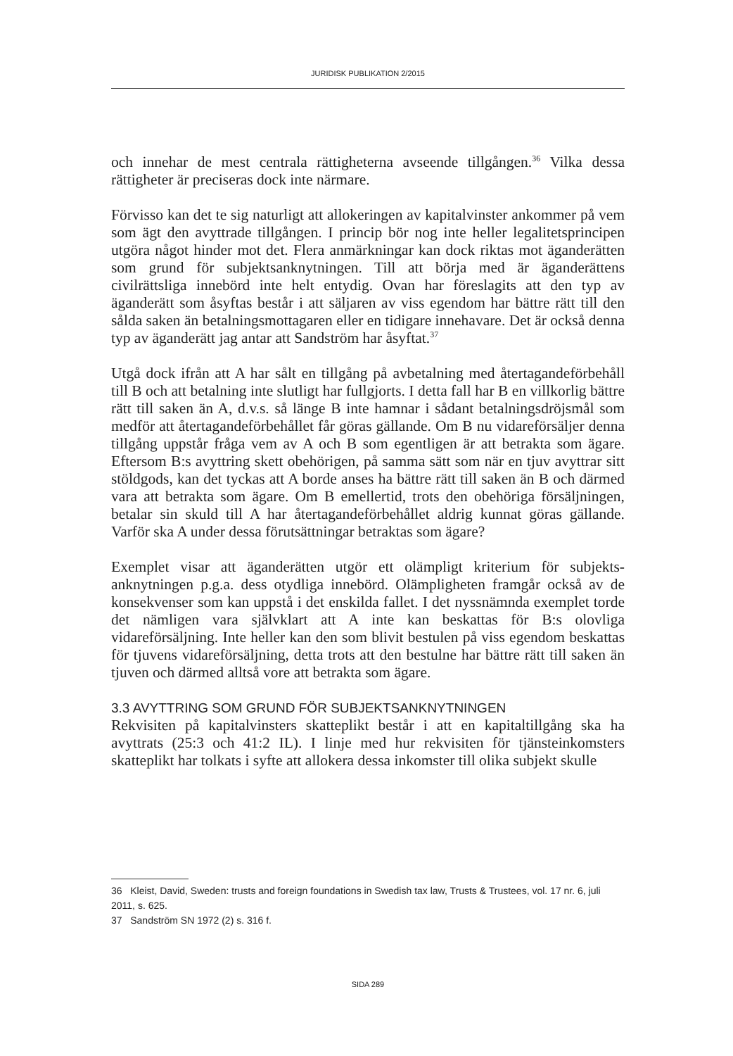JURIDISK PUBLIKATION 2/2015
och innehar de mest centrala rättigheterna avseende tillgången.<sup>36</sup> Vilka dessa rättigheter är preciseras dock inte närmare.
Förvisso kan det te sig naturligt att allokeringen av kapitalvinster ankommer på vem som ägt den avyttrade tillgången. I princip bör nog inte heller legalitets­principen utgöra något hinder mot det. Flera anmärkningar kan dock riktas mot äganderätten som grund för subjektsanknytningen. Till att börja med är äganderättens civilrättsliga innebörd inte helt entydig. Ovan har föreslagits att den typ av äganderätt som åsyftas består i att säljaren av viss egendom har bättre rätt till den sålda saken än betalningsmottagaren eller en tidigare innehavare. Det är också denna typ av äganderätt jag antar att Sandström har åsyftat.<sup>37</sup>
Utgå dock ifrån att A har sålt en tillgång på avbetalning med återtagande­förbehåll till B och att betalning inte slutligt har fullgjorts. I detta fall har B en villkorlig bättre rätt till saken än A, d.v.s. så länge B inte hamnar i sådant betalningsdröjsmål som medför att återtagandeförbehållet får göras gällande. Om B nu vidareförsäljer denna tillgång uppstår fråga vem av A och B som egentligen är att betrakta som ägare. Eftersom B:s avyttring skett obehörigen, på samma sätt som när en tjuv avyttrar sitt stöldgods, kan det tyckas att A borde anses ha bättre rätt till saken än B och därmed vara att betrakta som ägare. Om B emellertid, trots den obehöriga försäljningen, betalar sin skuld till A har återtagandeförbehållet aldrig kunnat göras gällande. Varför ska A under dessa förutsättningar betraktas som ägare?
Exemplet visar att äganderätten utgör ett olämpligt kriterium för subjekts­anknytningen p.g.a. dess otydliga innebörd. Olämpligheten framgår också av de konsekvenser som kan uppstå i det enskilda fallet. I det nyssnämnda exemplet torde det nämligen vara självklart att A inte kan beskattas för B:s olovliga vidareförsäljning. Inte heller kan den som blivit bestulen på viss egendom beskattas för tjuvens vidareförsäljning, detta trots att den bestulne har bättre rätt till saken än tjuven och därmed alltså vore att betrakta som ägare.
3.3 AVYTTRING SOM GRUND FÖR SUBJEKTSANKNYTNINGEN
Rekvisiten på kapitalvinsters skatteplikt består i att en kapitaltillgång ska ha avyttrats (25:3 och 41:2 IL). I linje med hur rekvisiten för tjänsteinkomsters skatteplikt har tolkats i syfte att allokera dessa inkomster till olika subjekt skulle
36 Kleist, David, Sweden: trusts and foreign foundations in Swedish tax law, Trusts & Trustees, vol. 17 nr. 6, juli 2011, s. 625.
37 Sandström SN 1972 (2) s. 316 f.
SIDA 289